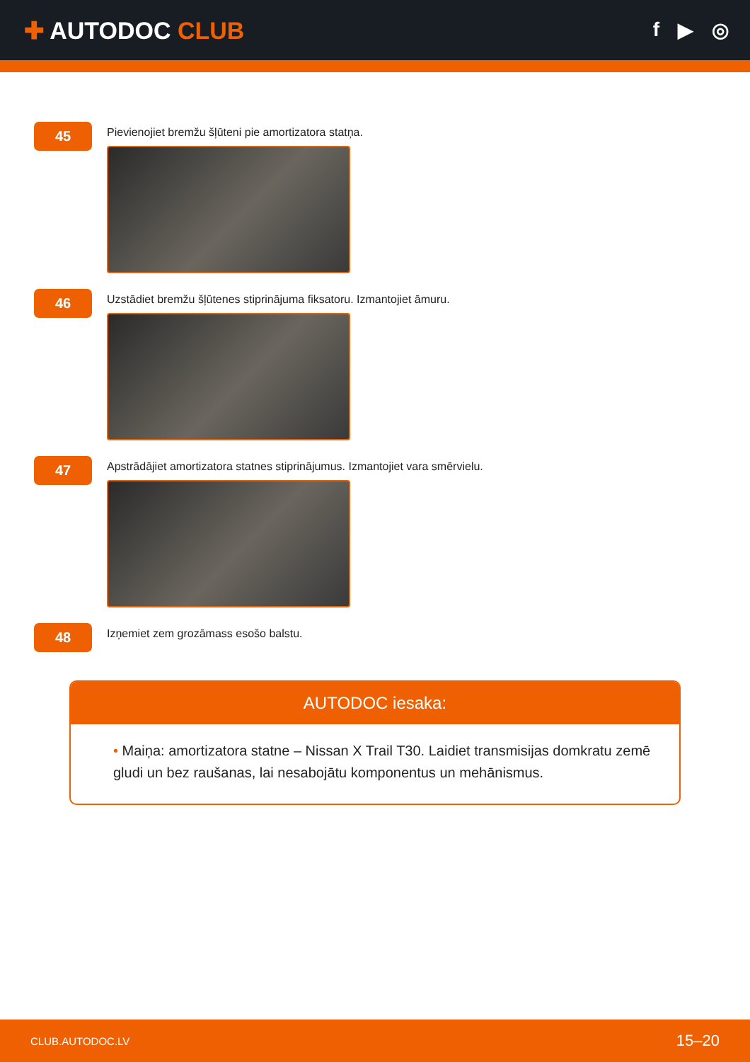✚ AUTODOC CLUB
f ▶ ◎
45
Pievienojiet bremžu šļūteni pie amortizatora statņa.
46
Uzstādiet bremžu šļūtenes stiprinājuma fiksatoru. Izmantojiet āmuru.
47
Apstrādājiet amortizatora statnes stiprinājumus. Izmantojiet vara smērvielu.
48
Izņemiet zem grozāmass esošo balstu.
AUTODOC iesaka:
• Maiņa: amortizatora statne – Nissan X Trail T30. Laidiet transmisijas domkratu zemē gludi un bez raušanas, lai nesabojātu komponentus un mehānismus.
CLUB.AUTODOC.LV 15–20